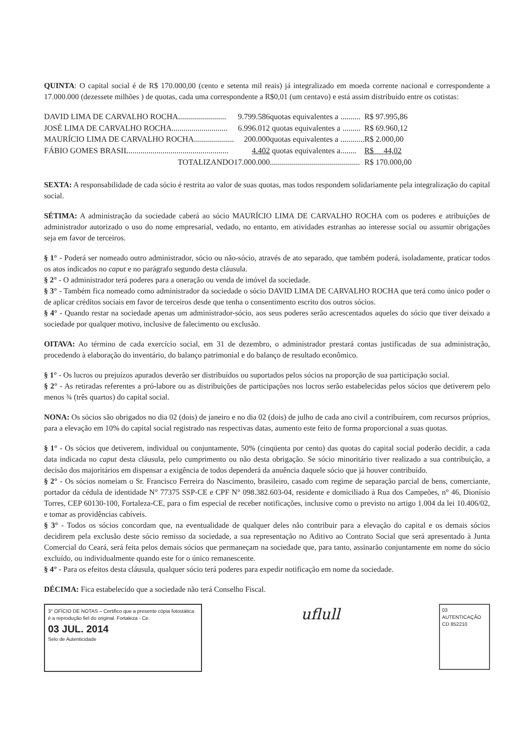QUINTA: O capital social é de R$ 170.000,00 (cento e setenta mil reais) já integralizado em moeda corrente nacional e correspondente a 17.000.000 (dezessete milhões ) de quotas, cada uma correspondente a R$0,01 (um centavo) e está assim distribuído entre os cotistas:
| DAVID LIMA DE CARVALHO ROCHA........................ | 9.799.586 | quotas equivalentes a .......... | R$ 97.995,86 |
| JOSÉ LIMA DE CARVALHO ROCHA............................ | 6.996.012 | quotas equivalentes a ......... | R$ 69.960,12 |
| MAURÍCIO LIMA DE CARVALHO ROCHA.................... | 200.000 | quotas equivalentes a ............ | R$ 2.000,00 |
| FÁBIO GOMES BRASIL.................................................. | 4.402 | quotas equivalentes a........ | R$ 44,02 |
| TOTALIZANDO | 17.000.000 | ............................................. | R$ 170.000,00 |
SEXTA: A responsabilidade de cada sócio é restrita ao valor de suas quotas, mas todos respondem solidariamente pela integralização do capital social.
SÉTIMA: A administração da sociedade caberá ao sócio MAURÍCIO LIMA DE CARVALHO ROCHA com os poderes e atribuições de administrador autorizado o uso do nome empresarial, vedado, no entanto, em atividades estranhas ao interesse social ou assumir obrigações seja em favor de terceiros.
§ 1° - Poderá ser nomeado outro administrador, sócio ou não-sócio, através de ato separado, que também poderá, isoladamente, praticar todos os atos indicados no caput e no parágrafo segundo desta cláusula.
§ 2° - O administrador terá poderes para a oneração ou venda de imóvel da sociedade.
§ 3° - Também fica nomeado como administrador da sociedade o sócio DAVID LIMA DE CARVALHO ROCHA que terá como único poder o de aplicar créditos sociais em favor de terceiros desde que tenha o consentimento escrito dos outros sócios.
§ 4° - Quando restar na sociedade apenas um administrador-sócio, aos seus poderes serão acrescentados aqueles do sócio que tiver deixado a sociedade por qualquer motivo, inclusive de falecimento ou exclusão.
OITAVA: Ao término de cada exercício social, em 31 de dezembro, o administrador prestará contas justificadas de sua administração, procedendo à elaboração do inventário, do balanço patrimonial e do balanço de resultado econômico.
§ 1° - Os lucros ou prejuízos apurados deverão ser distribuídos ou suportados pelos sócios na proporção de sua participação social.
§ 2° - As retiradas referentes a pró-labore ou as distribuições de participações nos lucros serão estabelecidas pelos sócios que detiverem pelo menos ¾ (três quartos) do capital social.
NONA: Os sócios são obrigados no dia 02 (dois) de janeiro e no dia 02 (dois) de julho de cada ano civil a contribuírem, com recursos próprios, para a elevação em 10% do capital social registrado nas respectivas datas, aumento este feito de forma proporcional a suas quotas.
§ 1° - Os sócios que detiverem, individual ou conjuntamente, 50% (cinqüenta por cento) das quotas do capital social poderão decidir, a cada data indicada no caput desta cláusula, pelo cumprimento ou não desta obrigação. Se sócio minoritário tiver realizado a sua contribuição, a decisão dos majoritários em dispensar a exigência de todos dependerá da anuência daquele sócio que já houver contribuído.
§ 2° - Os sócios nomeiam o Sr. Francisco Ferreira do Nascimento, brasileiro, casado com regime de separação parcial de bens, comerciante, portador da cédula de identidade N° 77375 SSP-CE e CPF N° 098.382.603-04, residente e domiciliado à Rua dos Campeões, n° 46, Dionísio Torres, CEP 60130-100, Fortaleza-CE, para o fim especial de receber notificações, inclusive como o previsto no artigo 1.004 da lei 10.406/02, e tomar as providências cabíveis.
§ 3° - Todos os sócios concordam que, na eventualidade de qualquer deles não contribuir para a elevação do capital e os demais sócios decidirem pela exclusão deste sócio remisso da sociedade, a sua representação no Aditivo ao Contrato Social que será apresentado à Junta Comercial do Ceará, será feita pelos demais sócios que permaneçam na sociedade que, para tanto, assinarão conjuntamente em nome do sócio excluído, ou individualmente quando este for o único remanescente.
§ 4° - Para os efeitos desta cláusula, qualquer sócio terá poderes para expedir notificação em nome da sociedade.
DÉCIMA: Fica estabelecido que a sociedade não terá Conselho Fiscal.
3° OFÍCIO DE NOTAS – Certifico que a presente cópia fotostática é a reprodução fiel do original. Fortaleza - Ce.
03 JUL. 2014
Selo de Autenticidade
uflull
03 AUTENTICAÇÃO CD 852210